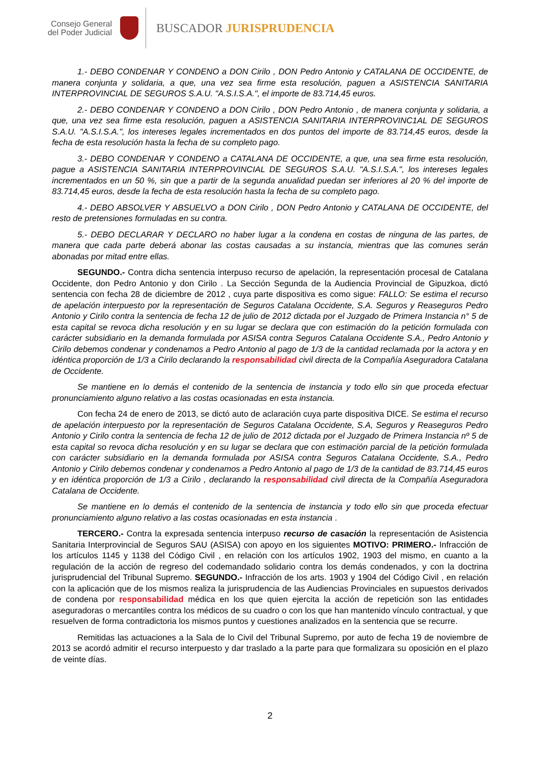Consejo General
del Poder Judicial
BUSCADOR JURISPRUDENCIA
1.- DEBO CONDENAR Y CONDENO a DON Cirilo , DON Pedro Antonio y CATALANA DE OCCIDENTE, de manera conjunta y solidaria, a que, una vez sea firme esta resolución, paguen a ASISTENCIA SANITARIA INTERPROVINCIAL DE SEGUROS S.A.U. "A.S.I.S.A.", el importe de 83.714,45 euros.
2.- DEBO CONDENAR Y CONDENO a DON Cirilo , DON Pedro Antonio , de manera conjunta y solidaria, a que, una vez sea firme esta resolución, paguen a ASISTENCIA SANITARIA INTERPROVINC1AL DE SEGUROS S.A.U. "A.S.I.S.A.", los intereses legales incrementados en dos puntos del importe de 83.714,45 euros, desde la fecha de esta resolución hasta la fecha de su completo pago.
3.- DEBO CONDENAR Y CONDENO a CATALANA DE OCCIDENTE, a que, una sea firme esta resolución, pague a ASISTENCIA SANITARIA INTERPROVINCIAL DE SEGUROS S.A.U. "A.S.I.S.A.", los intereses legales incrementados en un 50 %, sin que a partir de la segunda anualidad puedan ser inferiores al 20 % del importe de 83.714,45 euros, desde la fecha de esta resolución hasta la fecha de su completo pago.
4.- DEBO ABSOLVER Y ABSUELVO a DON Cirilo , DON Pedro Antonio y CATALANA DE OCCIDENTE, del resto de pretensiones formuladas en su contra.
5.- DEBO DECLARAR Y DECLARO no haber lugar a la condena en costas de ninguna de las partes, de manera que cada parte deberá abonar las costas causadas a su instancia, mientras que las comunes serán abonadas por mitad entre ellas.
SEGUNDO.- Contra dicha sentencia interpuso recurso de apelación, la representación procesal de Catalana Occidente, don Pedro Antonio y don Cirilo . La Sección Segunda de la Audiencia Provincial de Gipuzkoa, dictó sentencia con fecha 28 de diciembre de 2012 , cuya parte dispositiva es como sigue: FALLO: Se estima el recurso de apelación interpuesto por la representación de Seguros Catalana Occidente, S.A. Seguros y Reaseguros Pedro Antonio y Cirilo contra la sentencia de fecha 12 de julio de 2012 dictada por el Juzgado de Primera Instancia n° 5 de esta capital se revoca dicha resolución y en su lugar se declara que con estimación do la petición formulada con carácter subsidiario en la demanda formulada por ASISA contra Seguros Catalana Occidente S.A., Pedro Antonio y Cirilo debemos condenar y condenamos a Pedro Antonio al pago de 1/3 de la cantidad reclamada por la actora y en idéntica proporción de 1/3 a Cirilo declarando la responsabilidad civil directa de la Compañía Aseguradora Catalana de Occidente.
Se mantiene en lo demás el contenido de la sentencia de instancia y todo ello sin que proceda efectuar pronunciamiento alguno relativo a las costas ocasionadas en esta instancia.
Con fecha 24 de enero de 2013, se dictó auto de aclaración cuya parte dispositiva DICE. Se estima el recurso de apelación interpuesto por la representación de Seguros Catalana Occidente, S.A, Seguros y Reaseguros Pedro Antonio y Cirilo contra la sentencia de fecha 12 de julio de 2012 dictada por el Juzgado de Primera Instancia nº 5 de esta capital so revoca dicha resolución y en su lugar se declara que con estimación parcial de la petición formulada con carácter subsidiario en la demanda formulada por ASISA contra Seguros Catalana Occidente, S.A., Pedro Antonio y Cirilo debemos condenar y condenamos a Pedro Antonio al pago de 1/3 de la cantidad de 83.714,45 euros y en idéntica proporción de 1/3 a Cirilo , declarando la responsabilidad civil directa de la Compañía Aseguradora Catalana de Occidente.
Se mantiene en lo demás el contenido de la sentencia de instancia y todo ello sin que proceda efectuar pronunciamiento alguno relativo a las costas ocasionadas en esta instancia .
TERCERO.- Contra la expresada sentencia interpuso recurso de casación la representación de Asistencia Sanitaria Interprovincial de Seguros SAU (ASISA) con apoyo en los siguientes MOTIVO: PRIMERO.- Infracción de los artículos 1145 y 1138 del Código Civil , en relación con los artículos 1902, 1903 del mismo, en cuanto a la regulación de la acción de regreso del codemandado solidario contra los demás condenados, y con la doctrina jurisprudencial del Tribunal Supremo. SEGUNDO.- Infracción de los arts. 1903 y 1904 del Código Civil , en relación con la aplicación que de los mismos realiza la jurisprudencia de las Audiencias Provinciales en supuestos derivados de condena por responsabilidad médica en los que quien ejercita la acción de repetición son las entidades aseguradoras o mercantiles contra los médicos de su cuadro o con los que han mantenido vínculo contractual, y que resuelven de forma contradictoria los mismos puntos y cuestiones analizados en la sentencia que se recurre.
Remitidas las actuaciones a la Sala de lo Civil del Tribunal Supremo, por auto de fecha 19 de noviembre de 2013 se acordó admitir el recurso interpuesto y dar traslado a la parte para que formalizara su oposición en el plazo de veinte días.
2